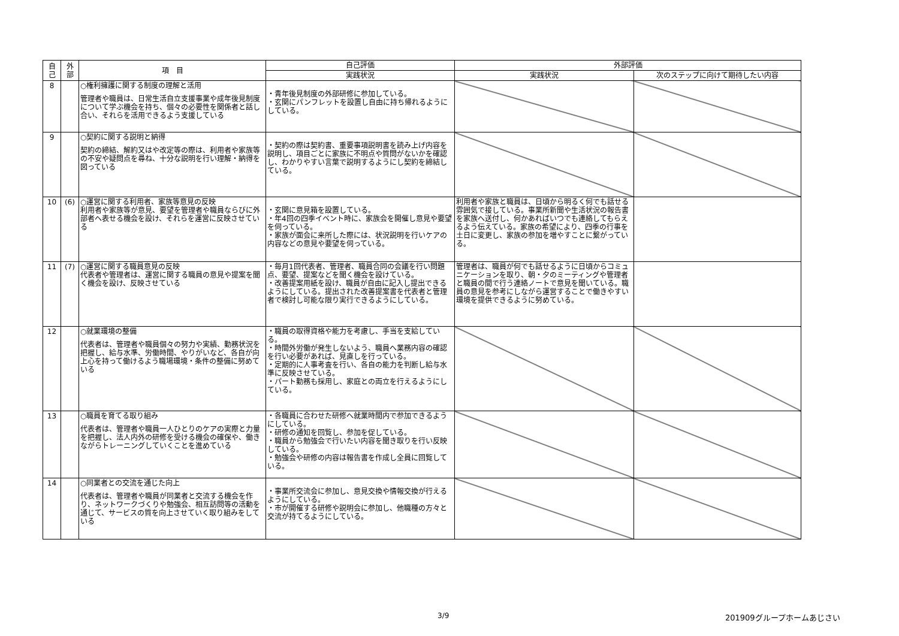| 自 己 | 外 部 | 項 目 | 自己評価 | 外部評価 | |
| --- | --- | --- | --- | --- | --- |
| | | | 実践状況 | 実践状況 | 次のステップに向けて期待したい内容 |
| 8 | | ○権利擁護に関する制度の理解と活用 管理者や職員は、日常生活自立支援事業や成年後見制度について学ぶ機会を持ち、個々の必要性を関係者と話し合い、それらを活用できるよう支援している | ・青年後見制度の外部研修に参加している。 ・玄関にパンフレットを設置し自由に持ち帰れるようにしている。 | | |
| 9 | | ○契約に関する説明と納得 契約の締結、解約又はや改定等の際は、利用者や家族等の不安や疑問点を尋ね、十分な説明を行い理解・納得を図っている | ・契約の際は契約書、重要事項説明書を読み上げ内容を説明し、項目ごとに家族に不明点や質問がないかを確認し、わかりやすい言葉で説明するようにし契約を締結している。 | | |
| 10 | (6) | ○運営に関する利用者、家族等意見の反映 利用者や家族等が意見、要望を管理者や職員ならびに外部者へ表せる機会を設け、それらを運営に反映させている | ・玄関に意見箱を設置している。 ・年4回の四季イベント時に、家族会を開催し意見や要望を伺っている。 ・家族が面会に来所した際には、状況説明を行いケアの内容などの意見や要望を伺っている。 | 利用者や家族と職員は、日頃から明るく何でも話せる雰囲気で接している。事業所新聞や生活状況の報告書を家族へ送付し、何かあればいつでも連絡してもらえるよう伝えている。家族の希望により、四季の行事を土日に変更し、家族の参加を増やすことに繋がっている。 | |
| 11 | (7) | ○運営に関する職員意見の反映 代表者や管理者は、運営に関する職員の意見や提案を聞く機会を設け、反映させている | ・毎月1回代表者、管理者、職員合同の会議を行い問題点、要望、提案などを聞く機会を設けている。 ・改善提案用紙を設け、職員が自由に記入し提出できるようにしている。提出された改善提案書を代表者と管理者で検討し可能な限り実行できるようにしている。 | 管理者は、職員が何でも話せるように日頃からコミュニケーションを取り、朝・夕のミーティングや管理者と職員の間で行う連絡ノートで意見を聞いている。職員の意見を参考にしながら運営することで働きやすい環境を提供できるように努めている。 | |
| 12 | | ○就業環境の整備 代表者は、管理者や職員個々の努力や実績、勤務状況を把握し、給与水準、労働時間、やりがいなど、各自が向上心を持って働けるよう職場環境・条件の整備に努めている | ・職員の取得資格や能力を考慮し、手当を支給している。 ・時間外労働が発生しないよう、職員へ業務内容の確認を行い必要があれば、見直しを行っている。 ・定期的に人事考査を行い、各自の能力を判断し給与水準に反映させている。 ・パート勤務も採用し、家庭との両立を行えるようにしている。 | | |
| 13 | | ○職員を育てる取り組み 代表者は、管理者や職員一人ひとりのケアの実際と力量を把握し、法人内外の研修を受ける機会の確保や、働きながらトレーニングしていくことを進めている | ・各職員に合わせた研修へ就業時間内で参加できるようにしている。 ・研修の通知を回覧し、参加を促している。 ・職員から勉強会で行いたい内容を聞き取りを行い反映している。 ・勉強会や研修の内容は報告書を作成し全員に回覧している。 | | |
| 14 | | ○同業者との交流を通じた向上 代表者は、管理者や職員が同業者と交流する機会を作り、ネットワークづくりや勉強会、相互訪問等の活動を通じて、サービスの質を向上させていく取り組みをしている | ・事業所交流会に参加し、意見交換や情報交換が行えるようにしている。 ・市が開催する研修や説明会に参加し、他職種の方々と交流が持てるようにしている。 | | |
3/9 201909グループホームあじさい